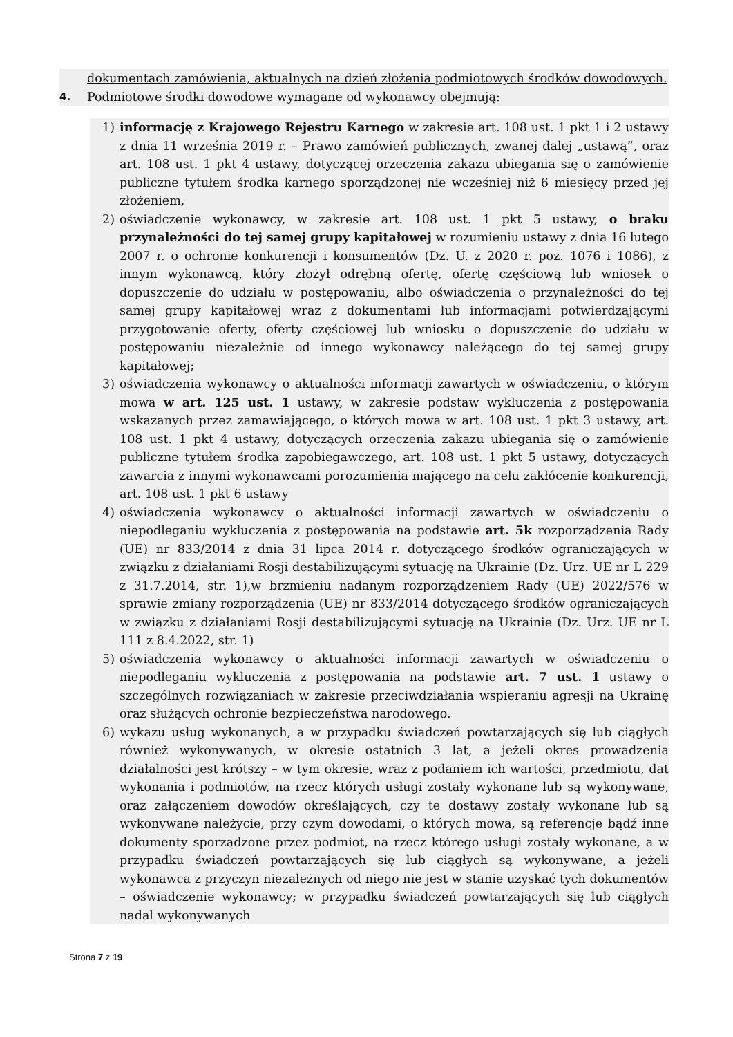dokumentach zamówienia, aktualnych na dzień złożenia podmiotowych środków dowodowych.
4. Podmiotowe środki dowodowe wymagane od wykonawcy obejmują:
1) informację z Krajowego Rejestru Karnego w zakresie art. 108 ust. 1 pkt 1 i 2 ustawy z dnia 11 września 2019 r. – Prawo zamówień publicznych, zwanej dalej „ustawą”, oraz art. 108 ust. 1 pkt 4 ustawy, dotyczącej orzeczenia zakazu ubiegania się o zamówienie publiczne tytułem środka karnego sporządzonej nie wcześniej niż 6 miesięcy przed jej złożeniem,
2) oświadczenie wykonawcy, w zakresie art. 108 ust. 1 pkt 5 ustawy, o braku przynależności do tej samej grupy kapitałowej w rozumieniu ustawy z dnia 16 lutego 2007 r. o ochronie konkurencji i konsumentów (Dz. U. z 2020 r. poz. 1076 i 1086), z innym wykonawcą, który złożył odrębną ofertę, ofertę częściową lub wniosek o dopuszczenie do udziału w postępowaniu, albo oświadczenia o przynależności do tej samej grupy kapitałowej wraz z dokumentami lub informacjami potwierdzającymi przygotowanie oferty, oferty częściowej lub wniosku o dopuszczenie do udziału w postępowaniu niezależnie od innego wykonawcy należącego do tej samej grupy kapitałowej;
3) oświadczenia wykonawcy o aktualności informacji zawartych w oświadczeniu, o którym mowa w art. 125 ust. 1 ustawy, w zakresie podstaw wykluczenia z postępowania wskazanych przez zamawiającego, o których mowa w art. 108 ust. 1 pkt 3 ustawy, art. 108 ust. 1 pkt 4 ustawy, dotyczących orzeczenia zakazu ubiegania się o zamówienie publiczne tytułem środka zapobiegawczego, art. 108 ust. 1 pkt 5 ustawy, dotyczących zawarcia z innymi wykonawcami porozumienia mającego na celu zakłócenie konkurencji, art. 108 ust. 1 pkt 6 ustawy
4) oświadczenia wykonawcy o aktualności informacji zawartych w oświadczeniu o niepodleganiu wykluczenia z postępowania na podstawie art. 5k rozporządzenia Rady (UE) nr 833/2014 z dnia 31 lipca 2014 r. dotyczącego środków ograniczających w związku z działaniami Rosji destabilizującymi sytuację na Ukrainie (Dz. Urz. UE nr L 229 z 31.7.2014, str. 1),w brzmieniu nadanym rozporządzeniem Rady (UE) 2022/576 w sprawie zmiany rozporządzenia (UE) nr 833/2014 dotyczącego środków ograniczających w związku z działaniami Rosji destabilizującymi sytuację na Ukrainie (Dz. Urz. UE nr L 111 z 8.4.2022, str. 1)
5) oświadczenia wykonawcy o aktualności informacji zawartych w oświadczeniu o niepodleganiu wykluczenia z postępowania na podstawie art. 7 ust. 1 ustawy o szczególnych rozwiązaniach w zakresie przeciwdziałania wspieraniu agresji na Ukrainę oraz służących ochronie bezpieczeństwa narodowego.
6) wykazu usług wykonanych, a w przypadku świadczeń powtarzających się lub ciągłych również wykonywanych, w okresie ostatnich 3 lat, a jeżeli okres prowadzenia działalności jest krótszy – w tym okresie, wraz z podaniem ich wartości, przedmiotu, dat wykonania i podmiotów, na rzecz których usługi zostały wykonane lub są wykonywane, oraz załączeniem dowodów określających, czy te dostawy zostały wykonane lub są wykonywane należycie, przy czym dowodami, o których mowa, są referencje bądź inne dokumenty sporządzone przez podmiot, na rzecz którego usługi zostały wykonane, a w przypadku świadczeń powtarzających się lub ciągłych są wykonywane, a jeżeli wykonawca z przyczyn niezależnych od niego nie jest w stanie uzyskać tych dokumentów – oświadczenie wykonawcy; w przypadku świadczeń powtarzających się lub ciągłych nadal wykonywanych
Strona 7 z 19